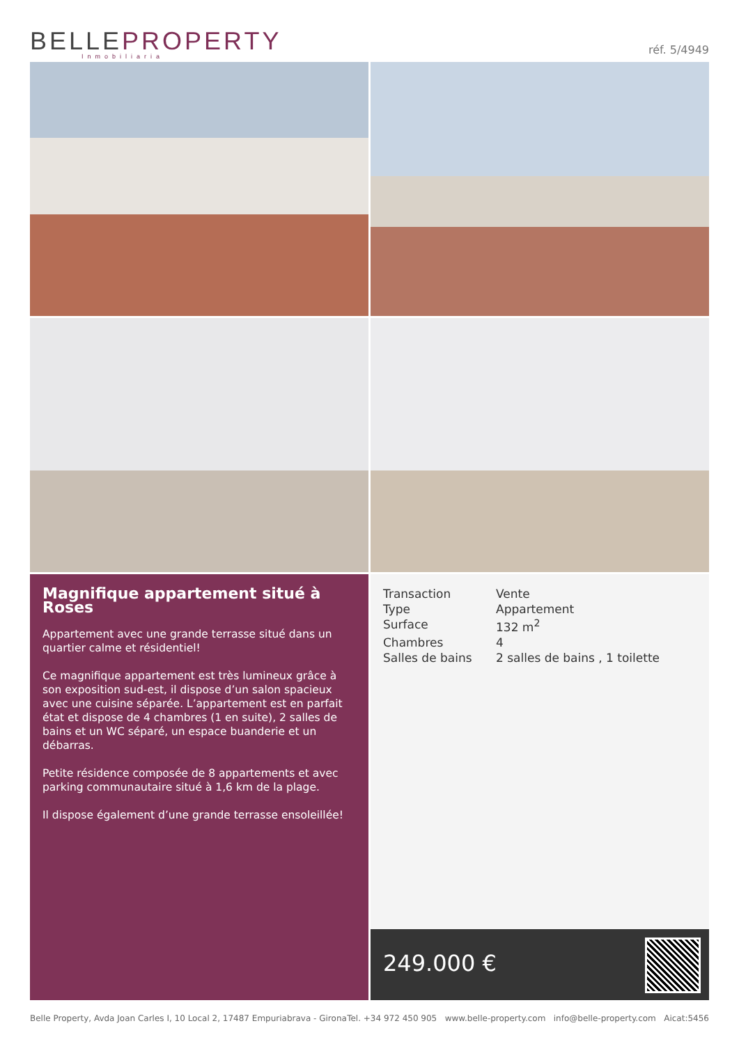BELLEPROPERTY
Inmobiliaria
réf. 5/4949
Magnifique appartement situé à Roses
Appartement avec une grande terrasse situé dans un quartier calme et résidentiel!
Ce magnifique appartement est très lumineux grâce à son exposition sud-est, il dispose d’un salon spacieux avec une cuisine séparée. L’appartement est en parfait état et dispose de 4 chambres (1 en suite), 2 salles de bains et un WC séparé, un espace buanderie et un débarras.
Petite résidence composée de 8 appartements et avec parking communautaire situé à 1,6 km de la plage.
Il dispose également d’une grande terrasse ensoleillée!
| Transaction | Vente |
| Type | Appartement |
| Surface | 132 m<sup>2</sup> |
| Chambres | 4 |
| Salles de bains | 2 salles de bains , 1 toilette |
249.000 €
Belle Property, Avda Joan Carles I, 10 Local 2, 17487 Empuriabrava - Girona Tel. +34 972 450 905 www.belle-property.com info@belle-property.com Aicat:5456